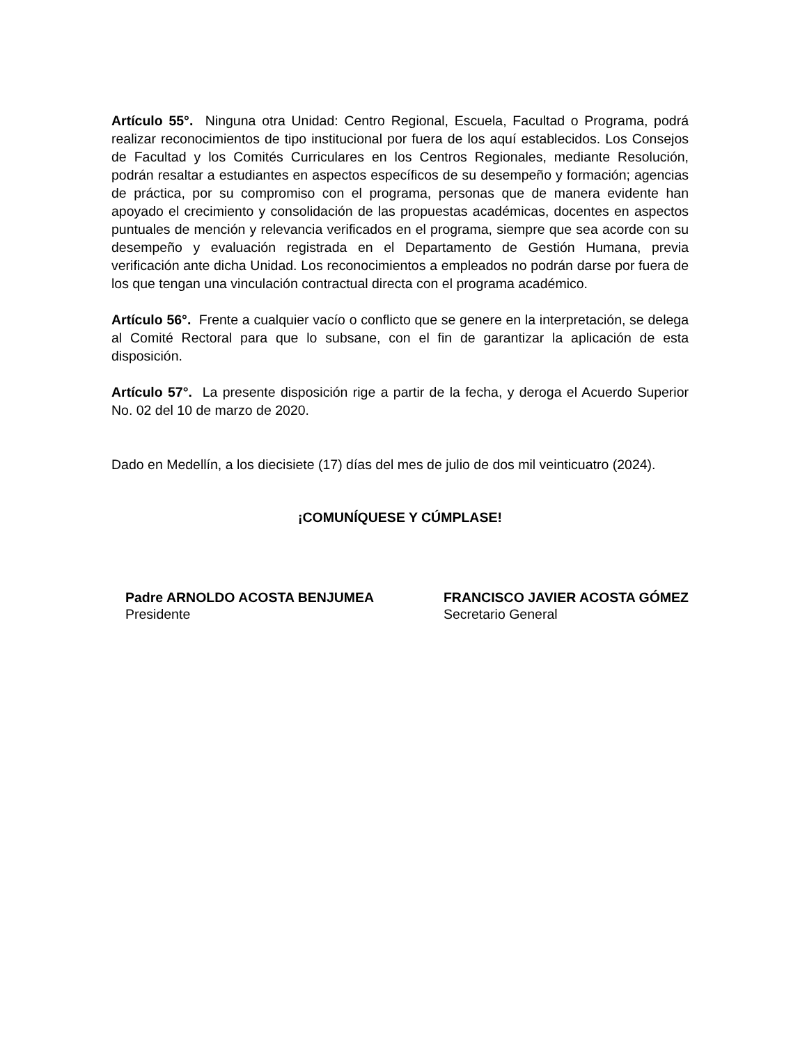Artículo 55°. Ninguna otra Unidad: Centro Regional, Escuela, Facultad o Programa, podrá realizar reconocimientos de tipo institucional por fuera de los aquí establecidos. Los Consejos de Facultad y los Comités Curriculares en los Centros Regionales, mediante Resolución, podrán resaltar a estudiantes en aspectos específicos de su desempeño y formación; agencias de práctica, por su compromiso con el programa, personas que de manera evidente han apoyado el crecimiento y consolidación de las propuestas académicas, docentes en aspectos puntuales de mención y relevancia verificados en el programa, siempre que sea acorde con su desempeño y evaluación registrada en el Departamento de Gestión Humana, previa verificación ante dicha Unidad. Los reconocimientos a empleados no podrán darse por fuera de los que tengan una vinculación contractual directa con el programa académico.
Artículo 56°. Frente a cualquier vacío o conflicto que se genere en la interpretación, se delega al Comité Rectoral para que lo subsane, con el fin de garantizar la aplicación de esta disposición.
Artículo 57°. La presente disposición rige a partir de la fecha, y deroga el Acuerdo Superior No. 02 del 10 de marzo de 2020.
Dado en Medellín, a los diecisiete (17) días del mes de julio de dos mil veinticuatro (2024).
¡COMUNÍQUESE Y CÚMPLASE!
Padre ARNOLDO ACOSTA BENJUMEA
Presidente
FRANCISCO JAVIER ACOSTA GÓMEZ
Secretario General